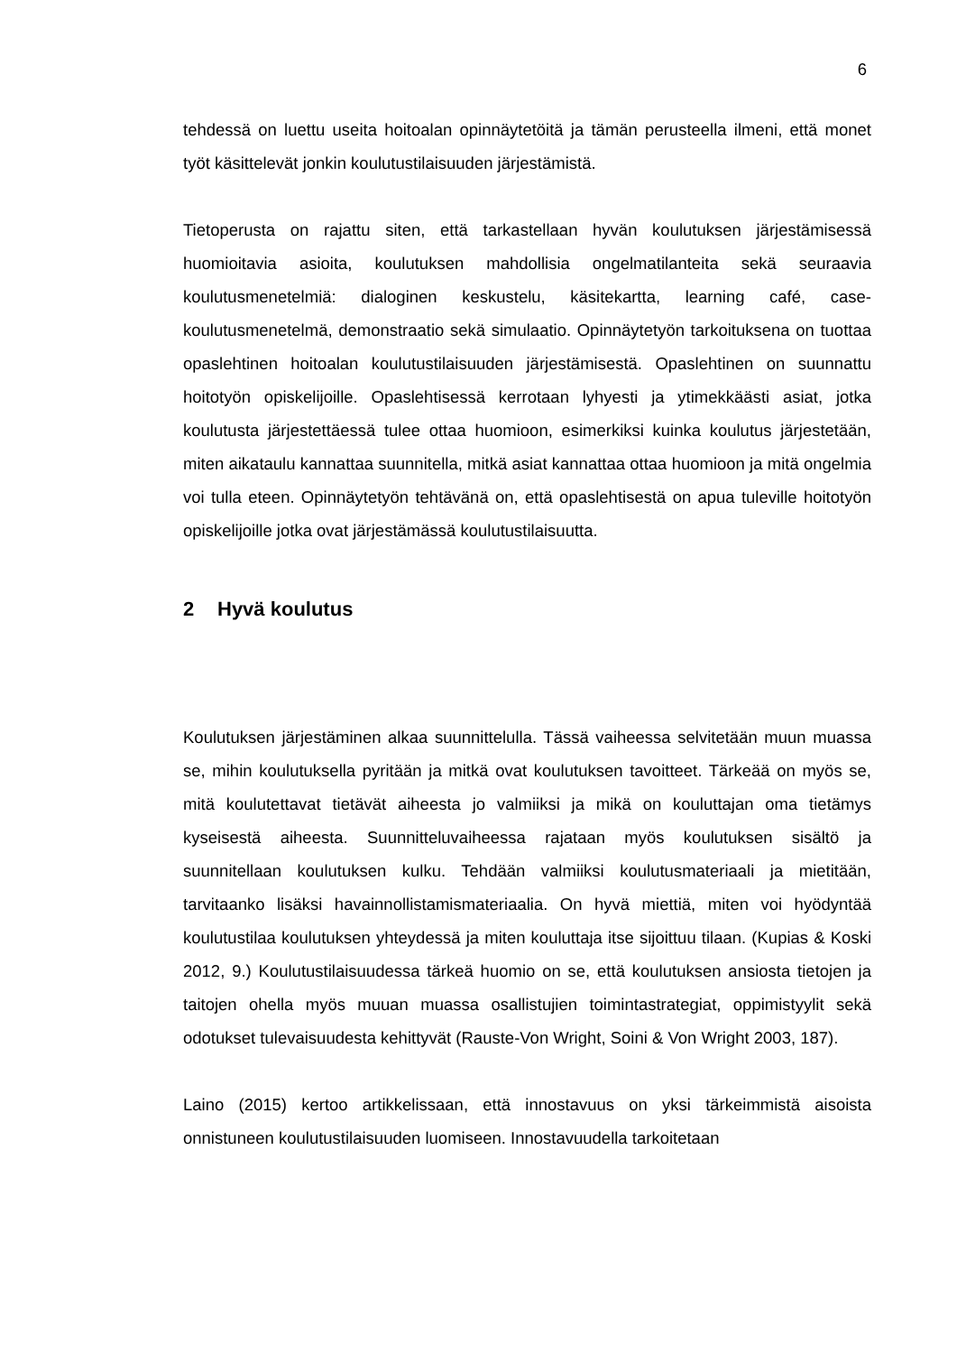6
tehdessä on luettu useita hoitoalan opinnäytetöitä ja tämän perusteella ilmeni, että monet työt käsittelevät jonkin koulutustilaisuuden järjestämistä.
Tietoperusta on rajattu siten, että tarkastellaan hyvän koulutuksen järjestämisessä huomioitavia asioita, koulutuksen mahdollisia ongelmatilanteita sekä seuraavia koulutusmenetelmiä: dialoginen keskustelu, käsitekartta, learning café, case-koulutusmenetelmä, demonstraatio sekä simulaatio. Opinnäytetyön tarkoituksena on tuottaa opaslehtinen hoitoalan koulutustilaisuuden järjestämisestä. Opaslehtinen on suunnattu hoitotyön opiskelijoille. Opaslehtisessä kerrotaan lyhyesti ja ytimekkäästi asiat, jotka koulutusta järjestettäessä tulee ottaa huomioon, esimerkiksi kuinka koulutus järjestetään, miten aikataulu kannattaa suunnitella, mitkä asiat kannattaa ottaa huomioon ja mitä ongelmia voi tulla eteen. Opinnäytetyön tehtävänä on, että opaslehtisestä on apua tuleville hoitotyön opiskelijoille jotka ovat järjestämässä koulutustilaisuutta.
2 Hyvä koulutus
Koulutuksen järjestäminen alkaa suunnittelulla. Tässä vaiheessa selvitetään muun muassa se, mihin koulutuksella pyritään ja mitkä ovat koulutuksen tavoitteet. Tärkeää on myös se, mitä koulutettavat tietävät aiheesta jo valmiiksi ja mikä on kouluttajan oma tietämys kyseisestä aiheesta. Suunnitteluvaiheessa rajataan myös koulutuksen sisältö ja suunnitellaan koulutuksen kulku. Tehdään valmiiksi koulutusmateriaali ja mietitään, tarvitaanko lisäksi havainnollistamismateriaalia. On hyvä miettiä, miten voi hyödyntää koulutustilaa koulutuksen yhteydessä ja miten kouluttaja itse sijoittuu tilaan. (Kupias & Koski 2012, 9.) Koulutustilaisuudessa tärkeä huomio on se, että koulutuksen ansiosta tietojen ja taitojen ohella myös muuan muassa osallistujien toimintastrategiat, oppimistyylit sekä odotukset tulevaisuudesta kehittyvät (Rauste-Von Wright, Soini & Von Wright 2003, 187).
Laino (2015) kertoo artikkelissaan, että innostavuus on yksi tärkeimmistä aisoista onnistuneen koulutustilaisuuden luomiseen. Innostavuudella tarkoitetaan